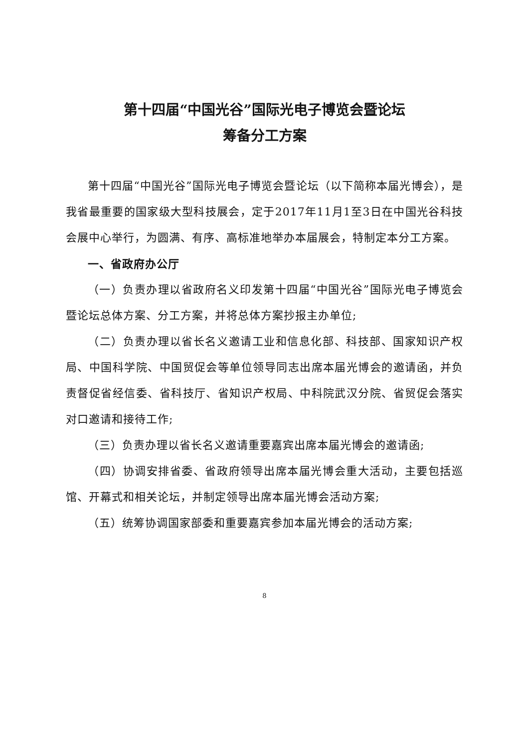第十四届“中国光谷”国际光电子博览会暨论坛
筹备分工方案
第十四届“中国光谷”国际光电子博览会暨论坛（以下简称本届光博会），是我省最重要的国家级大型科技展会，定于2017年11月1至3日在中国光谷科技会展中心举行，为圆满、有序、高标准地举办本届展会，特制定本分工方案。
一、省政府办公厅
（一）负责办理以省政府名义印发第十四届“中国光谷”国际光电子博览会暨论坛总体方案、分工方案，并将总体方案抄报主办单位;
（二）负责办理以省长名义邀请工业和信息化部、科技部、国家知识产权局、中国科学院、中国贸促会等单位领导同志出席本届光博会的邀请函，并负责督促省经信委、省科技厅、省知识产权局、中科院武汉分院、省贸促会落实对口邀请和接待工作;
（三）负责办理以省长名义邀请重要嘉宾出席本届光博会的邀请函;
（四）协调安排省委、省政府领导出席本届光博会重大活动，主要包括巡馆、开幕式和相关论坛，并制定领导出席本届光博会活动方案;
（五）统筹协调国家部委和重要嘉宾参加本届光博会的活动方案;
8